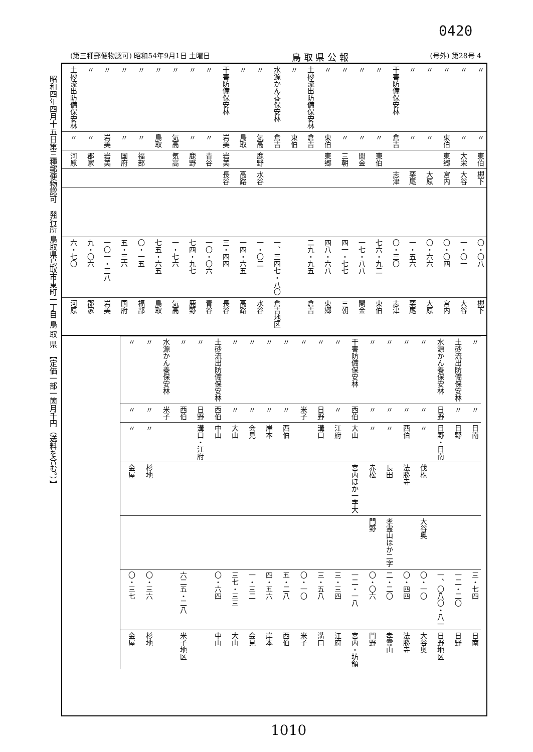0420
(第三種郵便物認可) 昭和54年9月1日 土曜日 鳥 取 県 公 報 (号外) 第28号 4
昭和四年四月十五日第三種郵便物認可　発行所 鳥取県鳥取市東町一丁目 鳥 取 県　【定価一部一箇月千円（送料を含む。）】
| 土砂流出防備保安林 | 〃 | 〃 | 〃 | 〃 | 〃 | 〃 | 〃 | 〃 | 干害防備保安林 | 〃 | 〃 | 水源かん養保安林 | 〃 | 土砂流出防備保安林 | 〃 | 〃 | 〃 | 〃 | 干害防備保安林 | 〃 | 〃 | 〃 | 〃 | 〃 |
| 〃 | 〃 | 岩美 | 〃 | 〃 | 鳥取 | 気高 | 〃 | 〃 | 岩美 | 鳥取 | 気高 | 倉吉 | 東伯 | 倉吉 | 東伯 | 〃 | 〃 | 〃 | 倉吉 | 〃 | 〃 | 東伯 | 〃 | 〃 |
| 河原 | 郡家 | 岩美 | 国府 | 福部 | | 気高 | 鹿野 | 青谷 | 岩美 | | 鹿野 | | | | 東郷 | 三朝 | 関金 | 東伯 | | | | 東郷 | 大栄 | 東伯 |
| | | | | | | | | | 長谷 | 高路 | 水谷 | | | | | | | | 志津 | 栗尾 | 大原 | 宮内 | 大谷 | 槻下 |
| 六・七〇 | 九・〇六 | 一〇一・三八 | 五・三六 | 〇・一五 | 七五・六五 | 一・七六 | 七四・九七 | 一〇・〇六 | 三・四四 | 一四・六五 | 一・〇二 | 一、三四七・八〇 | | 二九・九五 | 四八・六八 | 四一・七七 | 一七・八八 | 七六・九二 | 〇・三〇 | 一・五六 | 〇・六六 | 〇・〇四 | 一・〇一 | 〇・〇八 |
| 河原 | 郡家 | 岩美 | 国府 | 福部 | 鳥取 | 気高 | 鹿野 | 青谷 | 長谷 | 高路 | 水谷 | 倉吉地区 | | 倉吉 | 東郷 | 三朝 | 関金 | 東伯 | 志津 | 栗尾 | 大原 | 宮内 | 大谷 | 槻下 |
| 〃 | 〃 | 水源かん養保安林 | 〃 | 〃 | 土砂流出防備保安林 | 〃 | 〃 | 〃 | 〃 | 〃 | 〃 | 〃 | 干害防備保安林 | 〃 | 〃 | 〃 | 〃 | 水源かん養保安林 | 土砂流出防備保安林 | 〃 |
| 〃 | 〃 | 米子 | 西伯 | 日野 | 西伯 | 〃 | 〃 | 〃 | 〃 | 米子 | 日野 | 〃 | 西伯 | 〃 | 〃 | 〃 | 〃 | 日野 | 〃 | 〃 |
| 〃 | 〃 | | | 溝口・江府 | 中山 | 大山 | 会見 | 岸本 | 西伯 | | 溝口 | 江府 | 大山 | 〃 | 〃 | 西伯 | 〃 | 日野・日南 | 日野 | 日南 |
| 金屋 | 杉地 | | | | | | | | | | | | 宮内ほか一字大 | 赤松 | 長田 | 法勝寺 | 伐株 | | | |
| | | | | | | | | | | | | | | 門野 | 孝霊山ほか二字 | | 大谷奥 | | | |
| 〇・三七 | 〇・三六 | | 六二五・二八 | | 〇・六四 | 三七・三三 | 一・三二 | 四・五六 | 五・二八 | 〇・一〇 | 三・五八 | 三・三四 | 一二・一八 | 〇・〇六 | 二・二〇 | 〇・四四 | 〇・一〇 | 一、〇八〇・八一 | 一二・二〇 | 三・七四 |
| 金屋 | 杉地 | | 米子地区 | | 中山 | 大山 | 会見 | 岸本 | 西伯 | 米子 | 溝口 | 江府 | 宮内・坊領 | 門野 | 孝霊山 | 法勝寺 | 大谷奥 | 日野地区 | 日野 | 日南 |
1010